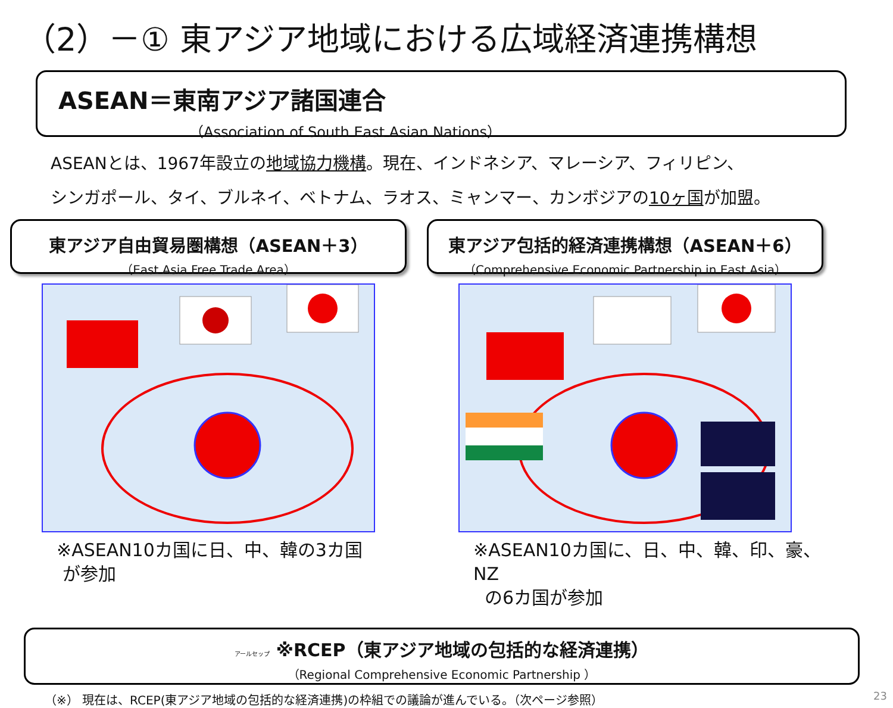（2）－① 東アジア地域における広域経済連携構想
ASEAN＝東南アジア諸国連合
（Association of South East Asian Nations）
ASEANとは、1967年設立の地域協力機構。現在、インドネシア、マレーシア、フィリピン、
シンガポール、タイ、ブルネイ、ベトナム、ラオス、ミャンマー、カンボジアの10ヶ国が加盟。
東アジア自由貿易圏構想（ASEAN＋3）
（East Asia Free Trade Area）
※ASEAN10カ国に日、中、韓の3カ国
が参加
東アジア包括的経済連携構想（ASEAN＋6）
（Comprehensive Economic Partnership in East Asia）
※ASEAN10カ国に、日、中、韓、印、豪、NZ
の6カ国が参加
アールセップ ※RCEP（東アジア地域の包括的な経済連携）
（Regional Comprehensive Economic Partnership ）
（※） 現在は、RCEP(東アジア地域の包括的な経済連携)の枠組での議論が進んでいる。（次ページ参照）
23